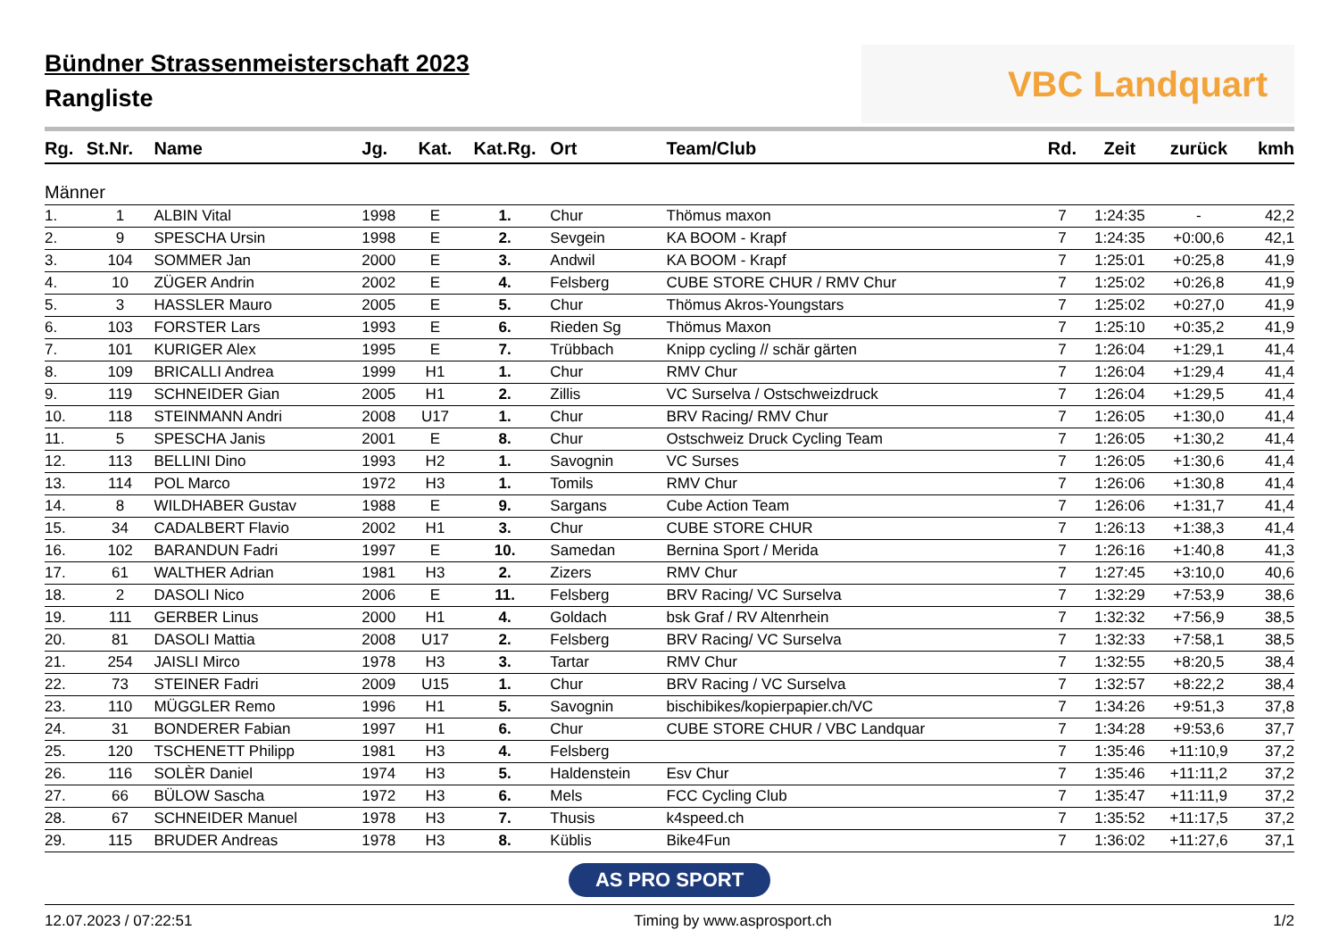Bündner Strassenmeisterschaft 2023
Rangliste
VBC Landquart
| Rg. | St.Nr. | Name | Jg. | Kat. | Kat.Rg. | Ort | Team/Club | Rd. | Zeit | zurück | kmh |
| --- | --- | --- | --- | --- | --- | --- | --- | --- | --- | --- | --- |
| Männer | | | | | | | | | | | |
| 1. | 1 | ALBIN Vital | 1998 | E | 1. | Chur | Thömus maxon | 7 | 1:24:35 | - | 42,2 |
| 2. | 9 | SPESCHA Ursin | 1998 | E | 2. | Sevgein | KA BOOM - Krapf | 7 | 1:24:35 | +0:00,6 | 42,1 |
| 3. | 104 | SOMMER Jan | 2000 | E | 3. | Andwil | KA BOOM - Krapf | 7 | 1:25:01 | +0:25,8 | 41,9 |
| 4. | 10 | ZÜGER Andrin | 2002 | E | 4. | Felsberg | CUBE STORE CHUR / RMV Chur | 7 | 1:25:02 | +0:26,8 | 41,9 |
| 5. | 3 | HASSLER Mauro | 2005 | E | 5. | Chur | Thömus Akros-Youngstars | 7 | 1:25:02 | +0:27,0 | 41,9 |
| 6. | 103 | FORSTER Lars | 1993 | E | 6. | Rieden Sg | Thömus Maxon | 7 | 1:25:10 | +0:35,2 | 41,9 |
| 7. | 101 | KURIGER Alex | 1995 | E | 7. | Trübbach | Knipp cycling // schär gärten | 7 | 1:26:04 | +1:29,1 | 41,4 |
| 8. | 109 | BRICALLI Andrea | 1999 | H1 | 1. | Chur | RMV Chur | 7 | 1:26:04 | +1:29,4 | 41,4 |
| 9. | 119 | SCHNEIDER Gian | 2005 | H1 | 2. | Zillis | VC Surselva / Ostschweizdruck | 7 | 1:26:04 | +1:29,5 | 41,4 |
| 10. | 118 | STEINMANN Andri | 2008 | U17 | 1. | Chur | BRV Racing/ RMV Chur | 7 | 1:26:05 | +1:30,0 | 41,4 |
| 11. | 5 | SPESCHA Janis | 2001 | E | 8. | Chur | Ostschweiz Druck Cycling Team | 7 | 1:26:05 | +1:30,2 | 41,4 |
| 12. | 113 | BELLINI Dino | 1993 | H2 | 1. | Savognin | VC Surses | 7 | 1:26:05 | +1:30,6 | 41,4 |
| 13. | 114 | POL Marco | 1972 | H3 | 1. | Tomils | RMV Chur | 7 | 1:26:06 | +1:30,8 | 41,4 |
| 14. | 8 | WILDHABER Gustav | 1988 | E | 9. | Sargans | Cube Action Team | 7 | 1:26:06 | +1:31,7 | 41,4 |
| 15. | 34 | CADALBERT Flavio | 2002 | H1 | 3. | Chur | CUBE STORE CHUR | 7 | 1:26:13 | +1:38,3 | 41,4 |
| 16. | 102 | BARANDUN Fadri | 1997 | E | 10. | Samedan | Bernina Sport / Merida | 7 | 1:26:16 | +1:40,8 | 41,3 |
| 17. | 61 | WALTHER Adrian | 1981 | H3 | 2. | Zizers | RMV Chur | 7 | 1:27:45 | +3:10,0 | 40,6 |
| 18. | 2 | DASOLI Nico | 2006 | E | 11. | Felsberg | BRV Racing/ VC Surselva | 7 | 1:32:29 | +7:53,9 | 38,6 |
| 19. | 111 | GERBER Linus | 2000 | H1 | 4. | Goldach | bsk Graf / RV Altenrhein | 7 | 1:32:32 | +7:56,9 | 38,5 |
| 20. | 81 | DASOLI Mattia | 2008 | U17 | 2. | Felsberg | BRV Racing/ VC Surselva | 7 | 1:32:33 | +7:58,1 | 38,5 |
| 21. | 254 | JAISLI Mirco | 1978 | H3 | 3. | Tartar | RMV Chur | 7 | 1:32:55 | +8:20,5 | 38,4 |
| 22. | 73 | STEINER Fadri | 2009 | U15 | 1. | Chur | BRV Racing / VC Surselva | 7 | 1:32:57 | +8:22,2 | 38,4 |
| 23. | 110 | MÜGGLER Remo | 1996 | H1 | 5. | Savognin | bischibikes/kopierpapier.ch/VC | 7 | 1:34:26 | +9:51,3 | 37,8 |
| 24. | 31 | BONDERER Fabian | 1997 | H1 | 6. | Chur | CUBE STORE CHUR / VBC Landquar | 7 | 1:34:28 | +9:53,6 | 37,7 |
| 25. | 120 | TSCHENETT Philipp | 1981 | H3 | 4. | Felsberg | | 7 | 1:35:46 | +11:10,9 | 37,2 |
| 26. | 116 | SOLÈR Daniel | 1974 | H3 | 5. | Haldenstein | Esv Chur | 7 | 1:35:46 | +11:11,2 | 37,2 |
| 27. | 66 | BÜLOW Sascha | 1972 | H3 | 6. | Mels | FCC Cycling Club | 7 | 1:35:47 | +11:11,9 | 37,2 |
| 28. | 67 | SCHNEIDER Manuel | 1978 | H3 | 7. | Thusis | k4speed.ch | 7 | 1:35:52 | +11:17,5 | 37,2 |
| 29. | 115 | BRUDER Andreas | 1978 | H3 | 8. | Küblis | Bike4Fun | 7 | 1:36:02 | +11:27,6 | 37,1 |
AS PRO SPORT
12.07.2023 / 07:22:51 Timing by www.asprosport.ch 1/2